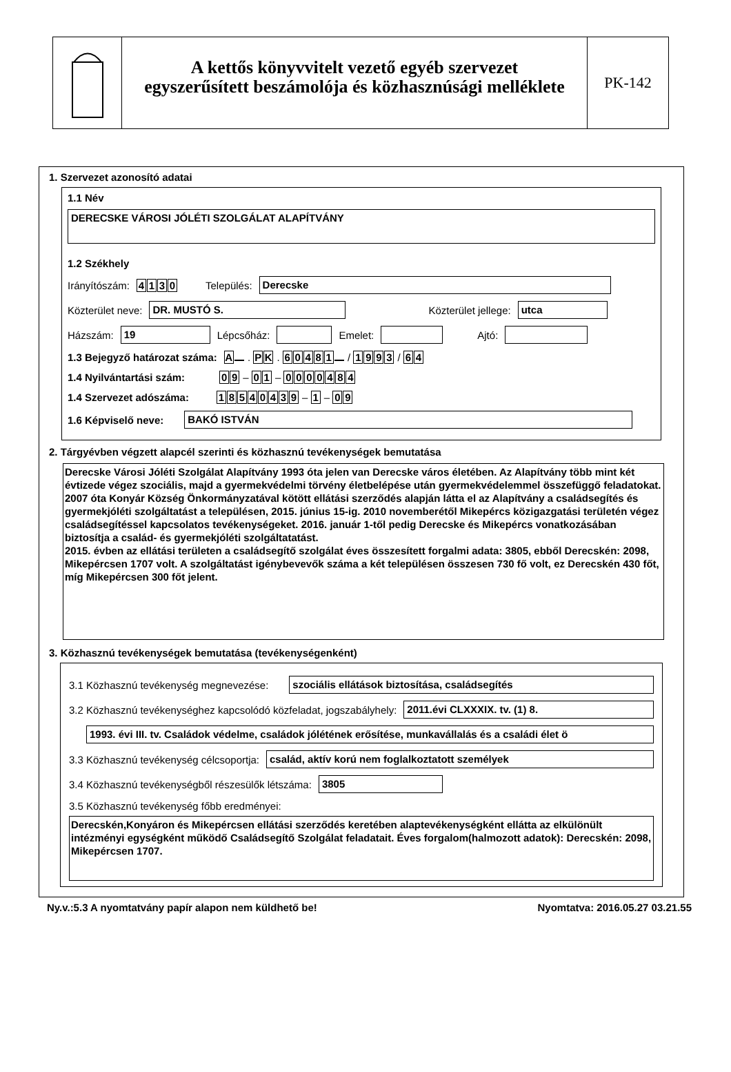A kettős könyvvitelt vezető egyéb szervezet
egyszerűsített beszámolója és közhasznúsági melléklete
PK-142
1. Szervezet azonosító adatai
1.1 Név
DERECSKE VÁROSI JÓLÉTI SZOLGÁLAT ALAPÍTVÁNY
1.2 Székhely
Irányítószám: 4130 Település:
Derecske
Közterület neve:
DR. MUSTÓ S.
Közterület jellege:
utca
Házszám:
19
Lépcsőház:
Emelet:
Ajtó:
1.3 Bejegyző határozat száma: A . P K . 60481 / 1993 / 6 4
1.4 Nyilvántartási szám: 0 9 – 0 1 – 0000484
1.4 Szervezet adószáma: 18540439 – 1 – 0 9
1.6 Képviselő neve:
BAKÓ ISTVÁN
2. Tárgyévben végzett alapcél szerinti és közhasznú tevékenységek bemutatása
Derecske Városi Jóléti Szolgálat Alapítvány 1993 óta jelen van Derecske város életében. Az Alapítvány több mint két évtizede végez szociális, majd a gyermekvédelmi törvény életbelépése után gyermekvédelemmel összefüggő feladatokat. 2007 óta Konyár Község Önkormányzatával kötött ellátási szerződés alapján látta el az Alapítvány a családsegítés és gyermekjóléti szolgáltatást a településen, 2015. június 15-ig. 2010 novemberétől Mikepércs közigazgatási területén végez családsegítéssel kapcsolatos tevékenységeket. 2016. január 1-től pedig Derecske és Mikepércs vonatkozásában biztosítja a család- és gyermekjóléti szolgáltatatást.
2015. évben az ellátási területen a családsegítő szolgálat éves összesített forgalmi adata: 3805, ebből Derecskén: 2098, Mikepércsen 1707 volt. A szolgáltatást igénybevevők száma a két településen összesen 730 fő volt, ez Derecskén 430 főt, míg Mikepércsen 300 főt jelent.
3. Közhasznú tevékenységek bemutatása (tevékenységenként)
3.1 Közhasznú tevékenység megnevezése:
szociális ellátások biztosítása, családsegítés
3.2 Közhasznú tevékenységhez kapcsolódó közfeladat, jogszabályhely:
2011.évi CLXXXIX. tv. (1) 8.
1993. évi III. tv. Családok védelme, családok jólétének erősítése, munkavállalás és a családi élet ö
3.3 Közhasznú tevékenység célcsoportja:
család, aktív korú nem foglalkoztatott személyek
3.4 Közhasznú tevékenységből részesülők létszáma:
3805
3.5 Közhasznú tevékenység főbb eredményei:
Derecskén,Konyáron és Mikepércsen ellátási szerződés keretében alaptevékenységként ellátta az elkülönült intézményi egységként működő Családsegítő Szolgálat feladatait. Éves forgalom(halmozott adatok): Derecskén: 2098, Mikepércsen 1707.
Ny.v.:5.3 A nyomtatvány papír alapon nem küldhető be! Nyomtatva: 2016.05.27 03.21.55